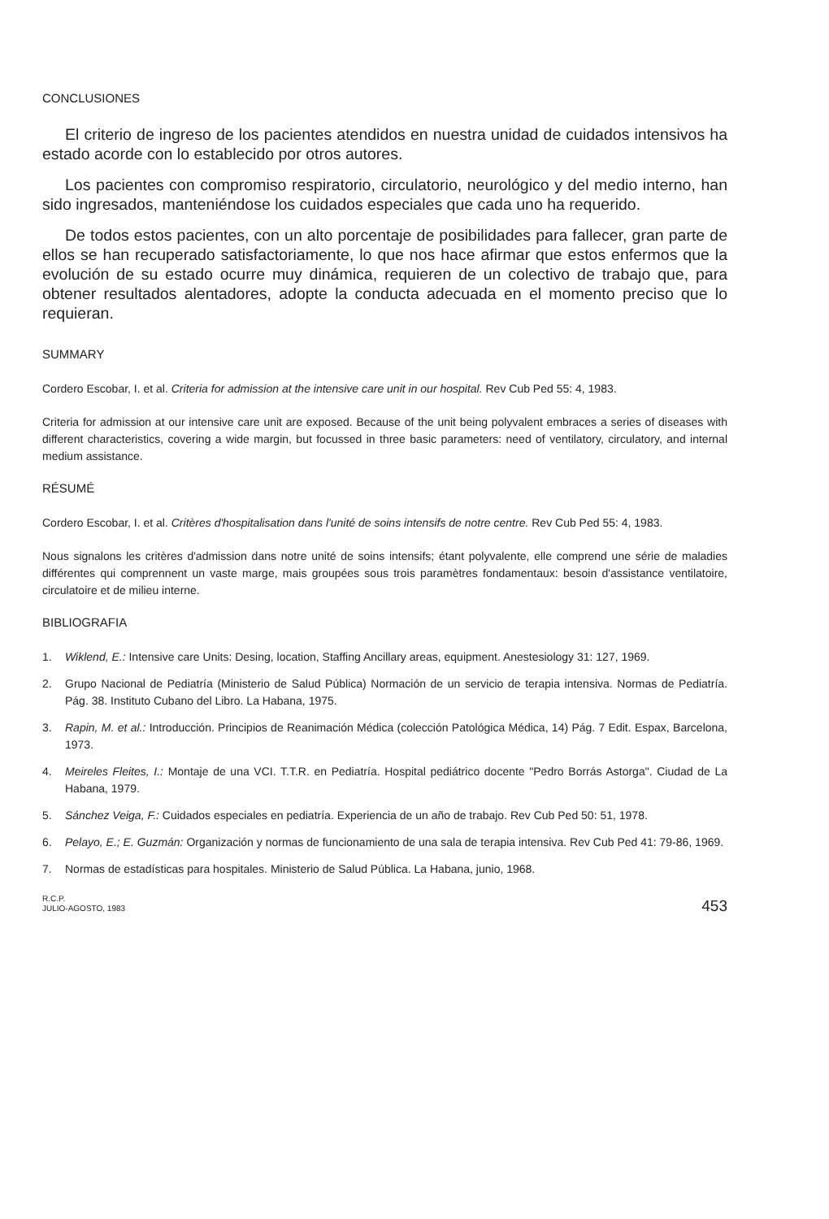CONCLUSIONES
El criterio de ingreso de los pacientes atendidos en nuestra unidad de cuidados intensivos ha estado acorde con lo establecido por otros autores.
Los pacientes con compromiso respiratorio, circulatorio, neurológico y del medio interno, han sido ingresados, manteniéndose los cuidados especiales que cada uno ha requerido.
De todos estos pacientes, con un alto porcentaje de posibilidades para fallecer, gran parte de ellos se han recuperado satisfactoriamente, lo que nos hace afirmar que estos enfermos que la evolución de su estado ocurre muy dinámica, requieren de un colectivo de trabajo que, para obtener resultados alentadores, adopte la conducta adecuada en el momento preciso que lo requieran.
SUMMARY
Cordero Escobar, I. et al. Criteria for admission at the intensive care unit in our hospital. Rev Cub Ped 55: 4, 1983.
Criteria for admission at our intensive care unit are exposed. Because of the unit being polyvalent embraces a series of diseases with different characteristics, covering a wide margin, but focussed in three basic parameters: need of ventilatory, circulatory, and internal medium assistance.
RÉSUMÉ
Cordero Escobar, I. et al. Critères d'hospitalisation dans l'unité de soins intensifs de notre centre. Rev Cub Ped 55: 4, 1983.
Nous signalons les critères d'admission dans notre unité de soins intensifs; étant polyvalente, elle comprend une série de maladies différentes qui comprennent un vaste marge, mais groupées sous trois paramètres fondamentaux: besoin d'assistance ventilatoire, circulatoire et de milieu interne.
BIBLIOGRAFIA
1. Wiklend, E.: Intensive care Units: Desing, location, Staffing Ancillary areas, equipment. Anestesiology 31: 127, 1969.
2. Grupo Nacional de Pediatría (Ministerio de Salud Pública) Normación de un servicio de terapia intensiva. Normas de Pediatría. Pág. 38. Instituto Cubano del Libro. La Habana, 1975.
3. Rapin, M. et al.: Introducción. Principios de Reanimación Médica (colección Patológica Médica, 14) Pág. 7 Edit. Espax, Barcelona, 1973.
4. Meireles Fleites, I.: Montaje de una VCI. T.T.R. en Pediatría. Hospital pediátrico docente "Pedro Borrás Astorga". Ciudad de La Habana, 1979.
5. Sánchez Veiga, F.: Cuidados especiales en pediatría. Experiencia de un año de trabajo. Rev Cub Ped 50: 51, 1978.
6. Pelayo, E.; E. Guzmán: Organización y normas de funcionamiento de una sala de terapia intensiva. Rev Cub Ped 41: 79-86, 1969.
7. Normas de estadísticas para hospitales. Ministerio de Salud Pública. La Habana, junio, 1968.
R.C.P.
JULIO-AGOSTO, 1983
453